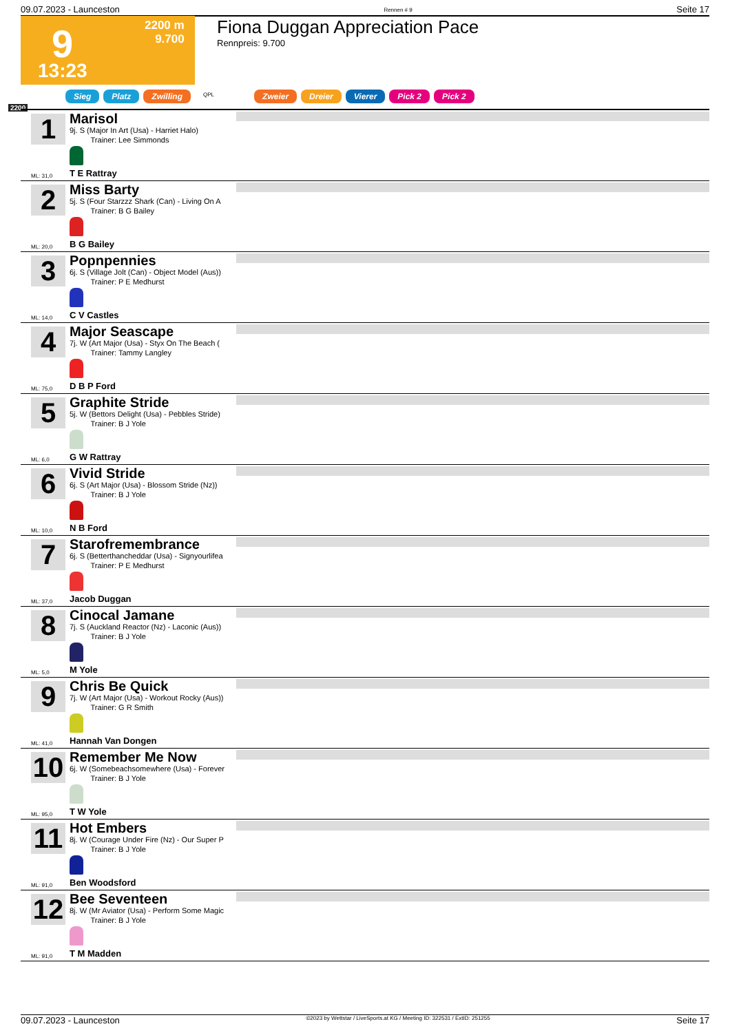09.07.2023 - Launceston Rennen # 9 Seite 17
9
2200 m
9.700
13:23
Fiona Duggan Appreciation Pace
Rennpreis: 9.700
Sieg Platz Zwilling QPL Zweier Dreier Vierer Pick 2 Pick 2
2200
1
Marisol
9j. S (Major In Art (Usa) - Harriet Halo)
Trainer: Lee Simmonds
ML: 31,0 T E Rattray
2
Miss Barty
5j. S (Four Starzzz Shark (Can) - Living On A
Trainer: B G Bailey
ML: 20,0 B G Bailey
3
Popnpennies
6j. S (Village Jolt (Can) - Object Model (Aus))
Trainer: P E Medhurst
ML: 14,0 C V Castles
4
Major Seascape
7j. W (Art Major (Usa) - Styx On The Beach (
Trainer: Tammy Langley
ML: 75,0 D B P Ford
5
Graphite Stride
5j. W (Bettors Delight (Usa) - Pebbles Stride)
Trainer: B J Yole
ML: 6,0 G W Rattray
6
Vivid Stride
6j. S (Art Major (Usa) - Blossom Stride (Nz))
Trainer: B J Yole
ML: 10,0 N B Ford
7
Starofremembrance
6j. S (Betterthancheddar (Usa) - Signyourlifea
Trainer: P E Medhurst
ML: 37,0 Jacob Duggan
8
Cinocal Jamane
7j. S (Auckland Reactor (Nz) - Laconic (Aus))
Trainer: B J Yole
ML: 5,0 M Yole
9
Chris Be Quick
7j. W (Art Major (Usa) - Workout Rocky (Aus))
Trainer: G R Smith
ML: 41,0 Hannah Van Dongen
10
Remember Me Now
6j. W (Somebeachsomewhere (Usa) - Forever
Trainer: B J Yole
ML: 95,0 T W Yole
11
Hot Embers
8j. W (Courage Under Fire (Nz) - Our Super P
Trainer: B J Yole
ML: 91,0 Ben Woodsford
12
Bee Seventeen
8j. W (Mr Aviator (Usa) - Perform Some Magic
Trainer: B J Yole
ML: 91,0 T M Madden
09.07.2023 - Launceston ©2023 by Wettstar / LiveSports.at KG / Meeting ID: 322531 / ExtID: 251255 Seite 17